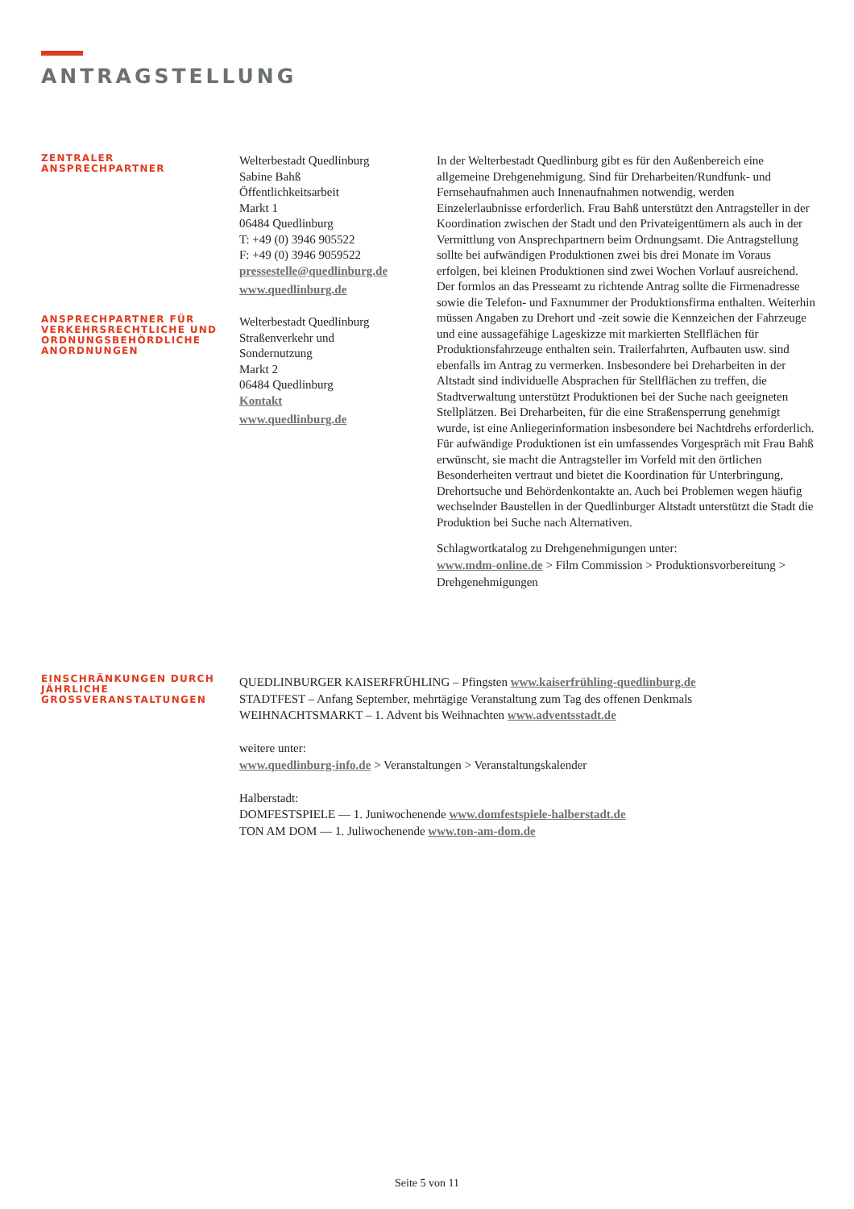ANTRAGSTELLUNG
ZENTRALER
ANSPRECHPARTNER
Welterbestadt Quedlinburg
Sabine Bahß
Öffentlichkeitsarbeit
Markt 1
06484 Quedlinburg
T: +49 (0) 3946 905522
F: +49 (0) 3946 9059522
pressestelle@quedlinburg.de
www.quedlinburg.de
In der Welterbestadt Quedlinburg gibt es für den Außenbereich eine allgemeine Drehgenehmigung. Sind für Dreharbeiten/Rundfunk- und Fernsehaufnahmen auch Innenaufnahmen notwendig, werden Einzelerlaubnisse erforderlich. Frau Bahß unterstützt den Antragsteller in der Koordination zwischen der Stadt und den Privateigentümern als auch in der Vermittlung von Ansprechpartnern beim Ordnungsamt. Die Antragstellung sollte bei aufwändigen Produktionen zwei bis drei Monate im Voraus erfolgen, bei kleinen Produktionen sind zwei Wochen Vorlauf ausreichend. Der formlos an das Presseamt zu richtende Antrag sollte die Firmenadresse sowie die Telefon- und Faxnummer der Produktionsfirma enthalten. Weiterhin müssen Angaben zu Drehort und -zeit sowie die Kennzeichen der Fahrzeuge und eine aussagefähige Lageskizze mit markierten Stellflächen für Produktionsfahrzeuge enthalten sein. Trailerfahrten, Aufbauten usw. sind ebenfalls im Antrag zu vermerken. Insbesondere bei Dreharbeiten in der Altstadt sind individuelle Absprachen für Stellflächen zu treffen, die Stadtverwaltung unterstützt Produktionen bei der Suche nach geeigneten Stellplätzen. Bei Dreharbeiten, für die eine Straßensperrung genehmigt wurde, ist eine Anliegerinformation insbesondere bei Nachtdrehs erforderlich. Für aufwändige Produktionen ist ein umfassendes Vorgespräch mit Frau Bahß erwünscht, sie macht die Antragsteller im Vorfeld mit den örtlichen Besonderheiten vertraut und bietet die Koordination für Unterbringung, Drehortsuche und Behördenkontakte an. Auch bei Problemen wegen häufig wechselnder Baustellen in der Quedlinburger Altstadt unterstützt die Stadt die Produktion bei Suche nach Alternativen.
Schlagwortkatalog zu Drehgenehmigungen unter:
www.mdm-online.de > Film Commission > Produktionsvorbereitung > Drehgenehmigungen
ANSPRECHPARTNER FÜR VERKEHRSRECHTLICHE UND ORDNUNGSBEHÖRDLICHE ANORDNUNGEN
Welterbestadt Quedlinburg
Straßenverkehr und
Sondernutzung
Markt 2
06484 Quedlinburg
Kontakt
www.quedlinburg.de
EINSCHRÄNKUNGEN DURCH JÄHRLICHE GROSSVERANSTALTUNGEN
QUEDLINBURGER KAISERFRÜHLING – Pfingsten www.kaiserfrühling-quedlinburg.de
STADTFEST – Anfang September, mehrtägige Veranstaltung zum Tag des offenen Denkmals
WEIHNACHTSMARKT – 1. Advent bis Weihnachten www.adventsstadt.de
weitere unter:
www.quedlinburg-info.de > Veranstaltungen > Veranstaltungskalender
Halberstadt:
DOMFESTSPIELE — 1. Juniwochenende www.domfestspiele-halberstadt.de
TON AM DOM — 1. Juliwochenende www.ton-am-dom.de
Seite 5 von 11